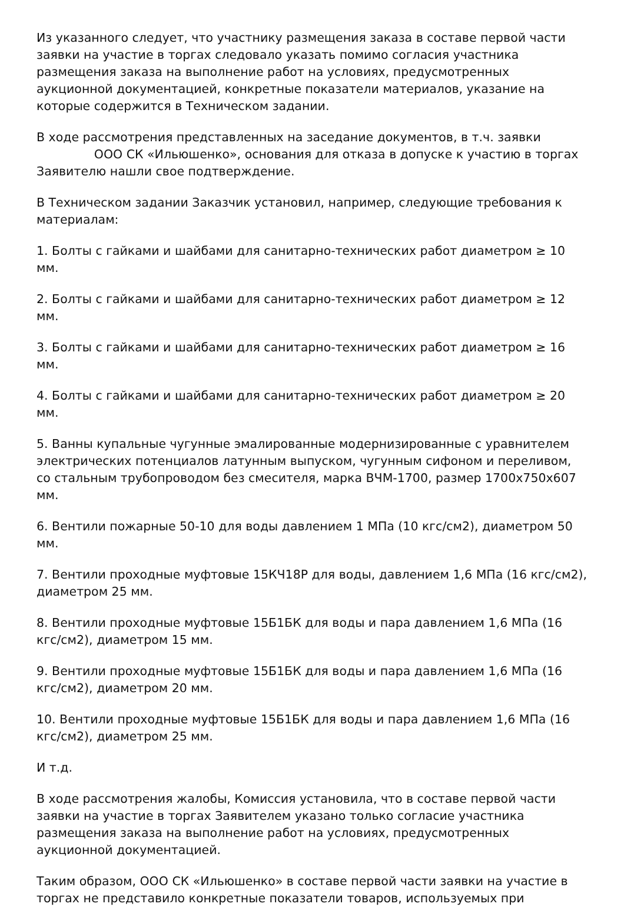Из указанного следует, что участнику размещения заказа в составе первой части заявки на участие в торгах следовало указать помимо согласия участника размещения заказа на выполнение работ на условиях, предусмотренных аукционной документацией, конкретные показатели материалов, указание на которые содержится в Техническом задании.
В ходе рассмотрения представленных на заседание документов, в т.ч. заявки ООО СК «Ильюшенко», основания для отказа в допуске к участию в торгах Заявителю нашли свое подтверждение.
В Техническом задании Заказчик установил, например, следующие требования к материалам:
1. Болты с гайками и шайбами для санитарно-технических работ диаметром ≥ 10 мм.
2. Болты с гайками и шайбами для санитарно-технических работ диаметром ≥ 12 мм.
3. Болты с гайками и шайбами для санитарно-технических работ диаметром ≥ 16 мм.
4. Болты с гайками и шайбами для санитарно-технических работ диаметром ≥ 20 мм.
5. Ванны купальные чугунные эмалированные модернизированные с уравнителем электрических потенциалов латунным выпуском, чугунным сифоном и переливом, со стальным трубопроводом без смесителя, марка ВЧМ-1700, размер 1700х750х607 мм.
6. Вентили пожарные 50-10 для воды давлением 1 МПа (10 кгс/см2), диаметром 50 мм.
7. Вентили проходные муфтовые 15КЧ18Р для воды, давлением 1,6 МПа (16 кгс/см2), диаметром 25 мм.
8. Вентили проходные муфтовые 15Б1БК для воды и пара давлением 1,6 МПа (16 кгс/см2), диаметром 15 мм.
9. Вентили проходные муфтовые 15Б1БК для воды и пара давлением 1,6 МПа (16 кгс/см2), диаметром 20 мм.
10. Вентили проходные муфтовые 15Б1БК для воды и пара давлением 1,6 МПа (16 кгс/см2), диаметром 25 мм.
И т.д.
В ходе рассмотрения жалобы, Комиссия установила, что в составе первой части заявки на участие в торгах Заявителем указано только согласие участника размещения заказа на выполнение работ на условиях, предусмотренных аукционной документацией.
Таким образом, ООО СК «Ильюшенко» в составе первой части заявки на участие в торгах не представило конкретные показатели товаров, используемых при